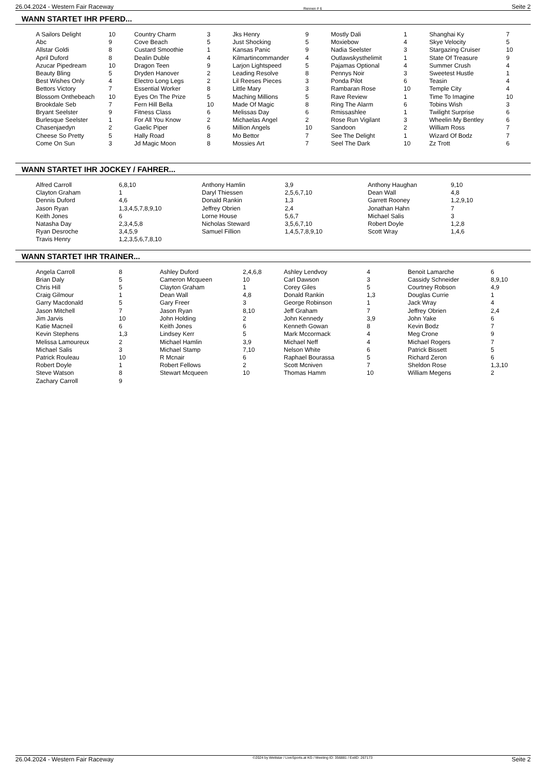26.04.2024 - Western Fair Raceway Rennen # 6 Seite 2
WANN STARTET IHR PFERD...
| A Sailors Delight | 10 | Country Charm | 3 | Jks Henry | 9 | Mostly Dali | 1 | Shanghai Ky | 7 |
| Abc | 9 | Cove Beach | 5 | Just Shocking | 5 | Moxiebow | 4 | Skye Velocity | 5 |
| Allstar Goldi | 8 | Custard Smoothie | 1 | Kansas Panic | 9 | Nadia Seelster | 3 | Stargazing Cruiser | 10 |
| April Duford | 8 | Dealin Duble | 4 | Kilmartincommander | 4 | Outlawskysthelimit | 1 | State Of Treasure | 9 |
| Azucar Pipedream | 10 | Dragon Teen | 9 | Larjon Lightspeed | 5 | Pajamas Optional | 4 | Summer Crush | 4 |
| Beauty Bling | 5 | Dryden Hanover | 2 | Leading Resolve | 8 | Pennys Noir | 3 | Sweetest Hustle | 1 |
| Best Wishes Only | 4 | Electro Long Legs | 2 | Lil Reeses Pieces | 3 | Ponda Pilot | 6 | Teasin | 4 |
| Bettors Victory | 7 | Essential Worker | 8 | Little Mary | 3 | Rambaran Rose | 10 | Temple City | 4 |
| Blossom Onthebeach | 10 | Eyes On The Prize | 5 | Maching Millions | 5 | Rave Review | 1 | Time To Imagine | 10 |
| Brookdale Seb | 7 | Fern Hill Bella | 10 | Made Of Magic | 8 | Ring The Alarm | 6 | Tobins Wish | 3 |
| Bryant Seelster | 9 | Fitness Class | 6 | Melissas Day | 6 | Rmissashlee | 1 | Twilight Surprise | 6 |
| Burlesque Seelster | 1 | For All You Know | 2 | Michaelas Angel | 2 | Rose Run Vigilant | 3 | Wheelin My Bentley | 6 |
| Chasenjaedyn | 2 | Gaelic Piper | 6 | Million Angels | 10 | Sandoon | 2 | William Ross | 7 |
| Cheese So Pretty | 5 | Hally Road | 8 | Mo Bettor | 7 | See The Delight | 1 | Wizard Of Bodz | 7 |
| Come On Sun | 3 | Jd Magic Moon | 8 | Mossies Art | 7 | Seel The Dark | 10 | Zz Trott | 6 |
WANN STARTET IHR JOCKEY / FAHRER...
| Alfred Carroll | 6,8,10 | Anthony Hamlin | 3,9 | Anthony Haughan | 9,10 |
| Clayton Graham | 1 | Daryl Thiessen | 2,5,6,7,10 | Dean Wall | 4,8 |
| Dennis Duford | 4,6 | Donald Rankin | 1,3 | Garrett Rooney | 1,2,9,10 |
| Jason Ryan | 1,3,4,5,7,8,9,10 | Jeffrey Obrien | 2,4 | Jonathan Hahn | 7 |
| Keith Jones | 6 | Lorne House | 5,6,7 | Michael Salis | 3 |
| Natasha Day | 2,3,4,5,8 | Nicholas Steward | 3,5,6,7,10 | Robert Doyle | 1,2,8 |
| Ryan Desroche | 3,4,5,9 | Samuel Fillion | 1,4,5,7,8,9,10 | Scott Wray | 1,4,6 |
| Travis Henry | 1,2,3,5,6,7,8,10 | | | | |
WANN STARTET IHR TRAINER...
| Angela Carroll | 8 | Ashley Duford | 2,4,6,8 | Ashley Lendvoy | 4 | Benoit Lamarche | 6 |
| Brian Daly | 5 | Cameron Mcqueen | 10 | Carl Dawson | 3 | Cassidy Schneider | 8,9,10 |
| Chris Hill | 5 | Clayton Graham | 1 | Corey Giles | 5 | Courtney Robson | 4,9 |
| Craig Gilmour | 1 | Dean Wall | 4,8 | Donald Rankin | 1,3 | Douglas Currie | 1 |
| Garry Macdonald | 5 | Gary Freer | 3 | George Robinson | 1 | Jack Wray | 4 |
| Jason Mitchell | 7 | Jason Ryan | 8,10 | Jeff Graham | 7 | Jeffrey Obrien | 2,4 |
| Jim Jarvis | 10 | John Holding | 2 | John Kennedy | 3,9 | John Yake | 6 |
| Katie Macneil | 6 | Keith Jones | 6 | Kenneth Gowan | 8 | Kevin Bodz | 7 |
| Kevin Stephens | 1,3 | Lindsey Kerr | 5 | Mark Mccormack | 4 | Meg Crone | 9 |
| Melissa Lamoureux | 2 | Michael Hamlin | 3,9 | Michael Neff | 4 | Michael Rogers | 7 |
| Michael Salis | 3 | Michael Stamp | 7,10 | Nelson White | 6 | Patrick Bissett | 5 |
| Patrick Rouleau | 10 | R Mcnair | 6 | Raphael Bourassa | 5 | Richard Zeron | 6 |
| Robert Doyle | 1 | Robert Fellows | 2 | Scott Mcniven | 7 | Sheldon Rose | 1,3,10 |
| Steve Watson | 8 | Stewart Mcqueen | 10 | Thomas Hamm | 10 | William Megens | 2 |
| Zachary Carroll | 9 | | | | | | |
26.04.2024 - Western Fair Raceway ©2024 by Wettstar / LiveSports.at KG / Meeting ID: 356881 / ExtID: 267173 Seite 2